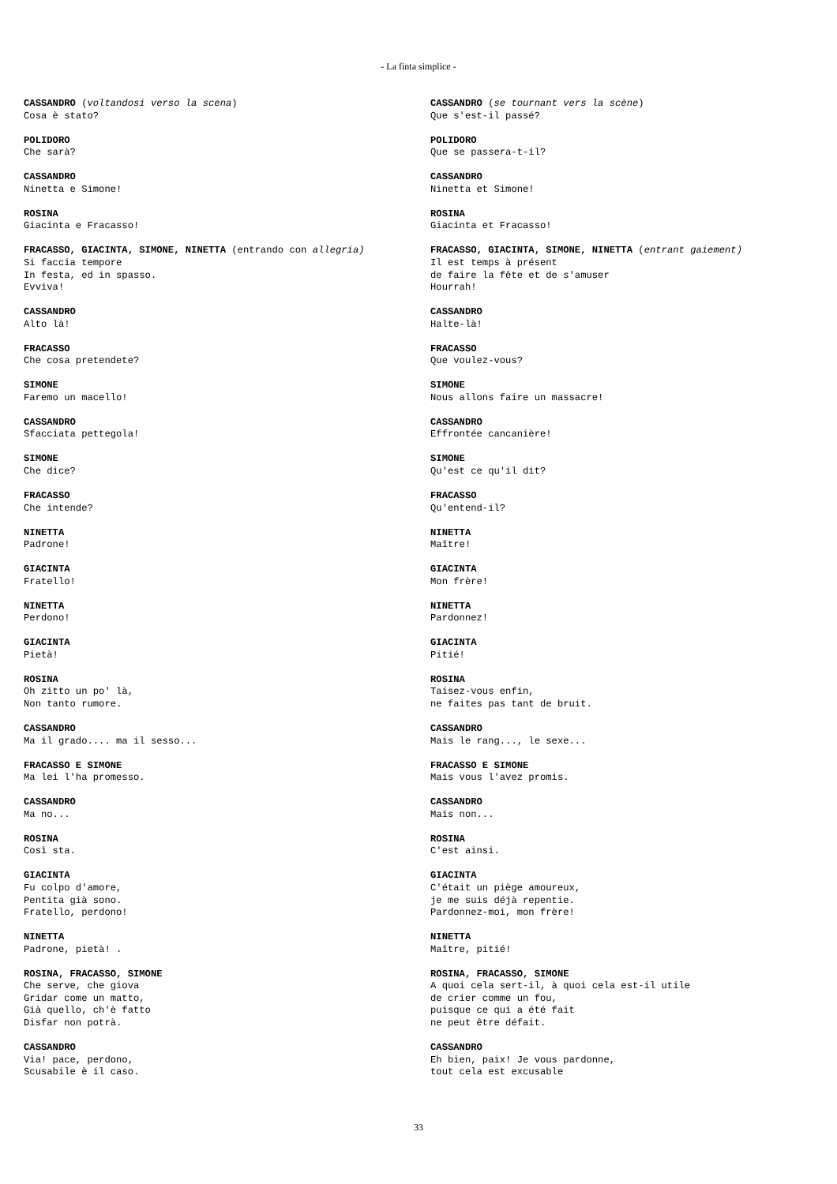- La finta simplice -
CASSANDRO (voltandosi verso la scena)
Cosa è stato?
POLIDORO
Che sarà?
CASSANDRO
Ninetta e Simone!
ROSINA
Giacinta e Fracasso!
FRACASSO, GIACINTA, SIMONE, NINETTA (entrando con allegria)
Si faccia tempore
In festa, ed in spasso.
Evviva!
CASSANDRO
Alto là!
FRACASSO
Che cosa pretendete?
SIMONE
Faremo un macello!
CASSANDRO
Sfacciata pettegola!
SIMONE
Che dice?
FRACASSO
Che intende?
NINETTA
Padrone!
GIACINTA
Fratello!
NINETTA
Perdono!
GIACINTA
Pietà!
ROSINA
Oh zitto un po' là,
Non tanto rumore.
CASSANDRO
Ma il grado.... ma il sesso...
FRACASSO E SIMONE
Ma lei l'ha promesso.
CASSANDRO
Ma no...
ROSINA
Così sta.
GIACINTA
Fu colpo d'amore,
Pentita già sono.
Fratello, perdono!
NINETTA
Padrone, pietà! .
ROSINA, FRACASSO, SIMONE
Che serve, che giova
Gridar come un matto,
Già quello, ch'è fatto
Disfar non potrà.
CASSANDRO
Via! pace, perdono,
Scusabile è il caso.
CASSANDRO (se tournant vers la scène)
Que s'est-il passé?
POLIDORO
Que se passera-t-il?
CASSANDRO
Ninetta et Simone!
ROSINA
Giacinta et Fracasso!
FRACASSO, GIACINTA, SIMONE, NINETTA (entrant gaiement)
Il est temps à présent
de faire la fête et de s'amuser
Hourrah!
CASSANDRO
Halte-là!
FRACASSO
Que voulez-vous?
SIMONE
Nous allons faire un massacre!
CASSANDRO
Effrontée cancanière!
SIMONE
Qu'est ce qu'il dit?
FRACASSO
Qu'entend-il?
NINETTA
Maître!
GIACINTA
Mon frère!
NINETTA
Pardonnez!
GIACINTA
Pitié!
ROSINA
Taisez-vous enfin,
ne faites pas tant de bruit.
CASSANDRO
Mais le rang..., le sexe...
FRACASSO E SIMONE
Mais vous l'avez promis.
CASSANDRO
Mais non...
ROSINA
C'est ainsi.
GIACINTA
C'était un piège amoureux,
je me suis déjà repentie.
Pardonnez-moi, mon frère!
NINETTA
Maître, pitié!
ROSINA, FRACASSO, SIMONE
A quoi cela sert-il, à quoi cela est-il utile
de crier comme un fou,
puisque ce qui a été fait
ne peut être défait.
CASSANDRO
Eh bien, paix! Je vous pardonne,
tout cela est excusable
33